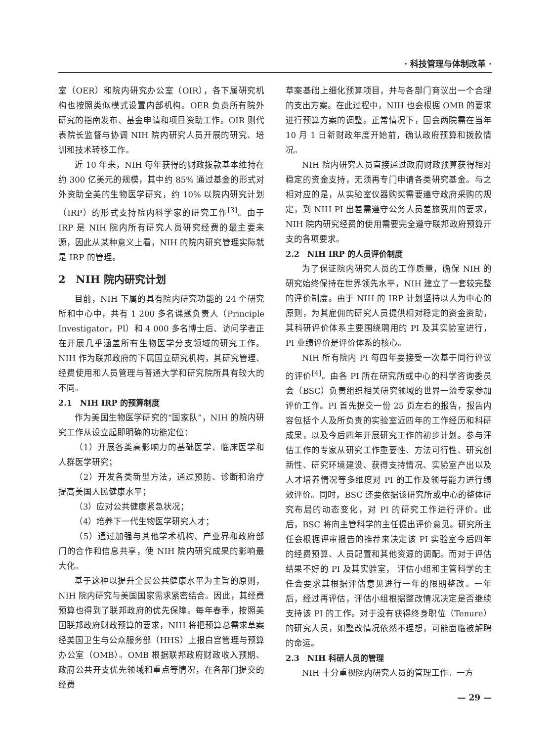· 科技管理与体制改革 ·
室（OER）和院内研究办公室（OIR），各下属研究机构也按照类似模式设置内部机构。OER 负责所有院外研究的指南发布、基金申请和项目资助工作。OIR 则代表院长监督与协调 NIH 院内研究人员开展的研究、培训和技术转移工作。
近 10 年来，NIH 每年获得的财政拨款基本维持在约 300 亿美元的规模，其中约 85% 通过基金的形式对外资助全美的生物医学研究，约 10% 以院内研究计划（IRP）的形式支持院内科学家的研究工作<sup>[3]</sup>。由于 IRP 是 NIH 院内所有研究人员研究经费的最主要来源，因此从某种意义上看，NIH 的院内研究管理实际就是 IRP 的管理。
2　NIH 院内研究计划
目前，NIH 下属的具有院内研究功能的 24 个研究所和中心中，共有 1 200 多名课题负责人（Principle Investigator，PI）和 4 000 多名博士后、访问学者正在开展几乎涵盖所有生物医学分支领域的研究工作。NIH 作为联邦政府的下属国立研究机构，其研究管理、经费使用和人员管理与普通大学和研究院所具有较大的不同。
2.1　NIH IRP 的预算制度
作为美国生物医学研究的“国家队”，NIH 的院内研究工作从设立起即明确的功能定位：
（1）开展各类高影响力的基础医学、临床医学和人群医学研究；
（2）开发各类新型方法，通过预防、诊断和治疗提高美国人民健康水平；
（3）应对公共健康紧急状况；
（4）培养下一代生物医学研究人才；
（5）通过加强与其他学术机构、产业界和政府部门的合作和信息共享，使 NIH 院内研究成果的影响最大化。
基于这种以提升全民公共健康水平为主旨的原则，NIH 院内研究与美国国家需求紧密结合。因此，其经费预算也得到了联邦政府的优先保障。每年春季，按照美国联邦政府财政预算的要求，NIH 将把预算总需求草案经美国卫生与公众服务部（HHS）上报白宫管理与预算办公室（OMB）。OMB 根据联邦政府财政收入预期、政府公共开支优先领域和重点等情况，在各部门提交的经费
草案基础上细化预算项目，并与各部门商议出一个合理的支出方案。在此过程中，NIH 也会根据 OMB 的要求进行预算方案的调整。正常情况下，国会两院需在当年 10 月 1 日新财政年度开始前，确认政府预算和拨款情况。
NIH 院内研究人员直接通过政府财政预算获得相对稳定的资金支持，无须再专门申请各类研究基金。与之相对应的是，从实验室仪器购买需要遵守政府采购的规定，到 NIH PI 出差需遵守公务人员差旅费用的要求，NIH 院内研究经费的使用需要完全遵守联邦政府预算开支的各项要求。
2.2　NIH IRP 的人员评价制度
为了保证院内研究人员的工作质量，确保 NIH 的研究始终保持在世界领先水平，NIH 建立了一套较完整的评价制度。由于 NIH 的 IRP 计划坚持以人为中心的原则，为其雇佣的研究人员提供相对稳定的资金资助，其科研评价体系主要围绕聘用的 PI 及其实验室进行，PI 业绩评价是评价体系的核心。
NIH 所有院内 PI 每四年要接受一次基于同行评议的评价<sup>[4]</sup>。由各 PI 所在研究所或中心的科学咨询委员会（BSC）负责组织相关研究领域的世界一流专家参加评价工作。PI 首先提交一份 25 页左右的报告，报告内容包括个人及所负责的实验室近四年的工作经历和科研成果，以及今后四年开展研究工作的初步计划。参与评估工作的专家从研究工作重要性、方法可行性、研究创新性、研究环境建设、获得支持情况、实验室产出以及人才培养情况等多维度对 PI 的工作及领导能力进行绩效评价。同时，BSC 还要依据该研究所或中心的整体研究布局的动态变化，对 PI 的研究工作进行评价。此后，BSC 将向主管科学的主任提出评价意见。研究所主任会根据评审报告的推荐来决定该 PI 实验室今后四年的经费预算、人员配置和其他资源的调配。而对于评估结果不好的 PI 及其实验室， 评估小组和主管科学的主任会要求其根据评估意见进行一年的限期整改。一年后，经过再评估，评估小组根据整改情况决定是否继续支持该 PI 的工作。对于没有获得终身职位（Tenure）的研究人员，如整改情况依然不理想，可能面临被解聘的命运。
2.3　NIH 科研人员的管理
NIH 十分重视院内研究人员的管理工作。一方
— 29 —